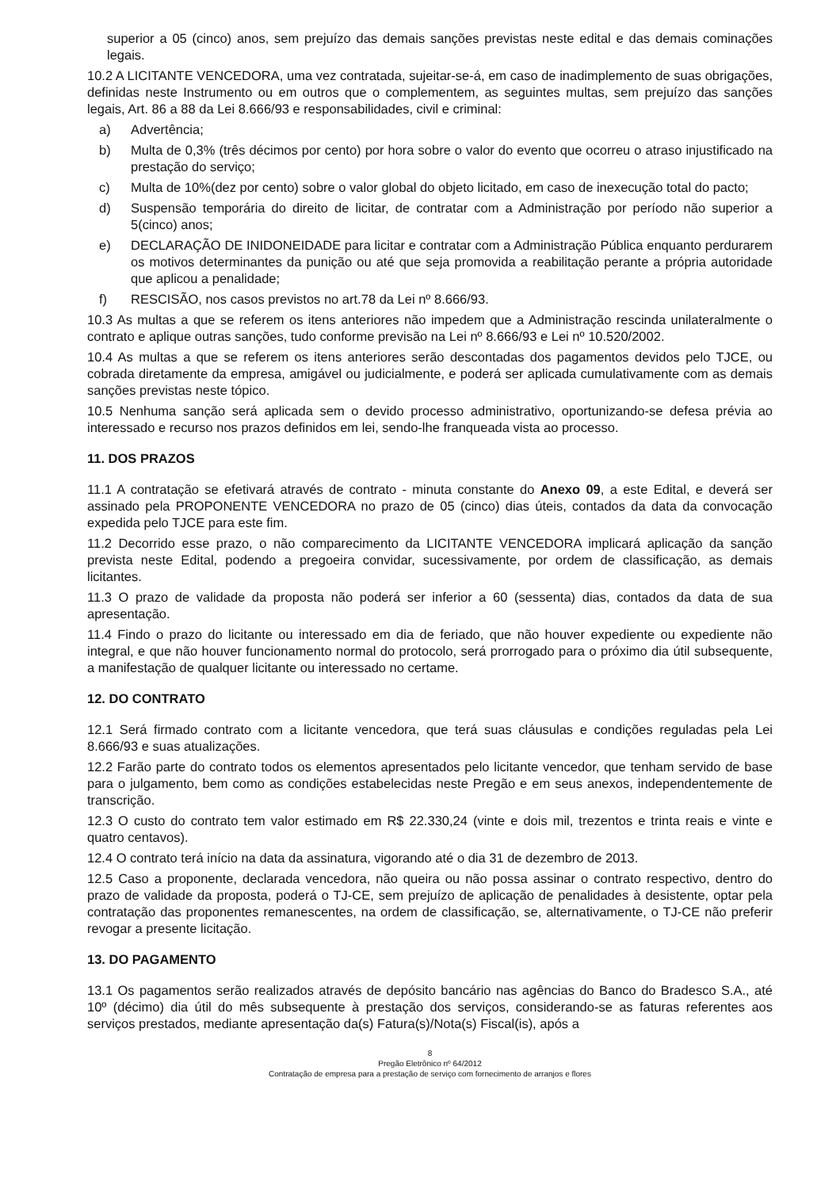superior a 05 (cinco) anos, sem prejuízo das demais sanções previstas neste edital e das demais cominações legais.
10.2 A LICITANTE VENCEDORA, uma vez contratada, sujeitar-se-á, em caso de inadimplemento de suas obrigações, definidas neste Instrumento ou em outros que o complementem, as seguintes multas, sem prejuízo das sanções legais, Art. 86 a 88 da Lei 8.666/93 e responsabilidades, civil e criminal:
a) Advertência;
b) Multa de 0,3% (três décimos por cento) por hora sobre o valor do evento que ocorreu o atraso injustificado na prestação do serviço;
c) Multa de 10%(dez por cento) sobre o valor global do objeto licitado, em caso de inexecução total do pacto;
d) Suspensão temporária do direito de licitar, de contratar com a Administração por período não superior a 5(cinco) anos;
e) DECLARAÇÃO DE INIDONEIDADE para licitar e contratar com a Administração Pública enquanto perdurarem os motivos determinantes da punição ou até que seja promovida a reabilitação perante a própria autoridade que aplicou a penalidade;
f) RESCISÃO, nos casos previstos no art.78 da Lei nº 8.666/93.
10.3 As multas a que se referem os itens anteriores não impedem que a Administração rescinda unilateralmente o contrato e aplique outras sanções, tudo conforme previsão na Lei nº 8.666/93 e Lei nº 10.520/2002.
10.4 As multas a que se referem os itens anteriores serão descontadas dos pagamentos devidos pelo TJCE, ou cobrada diretamente da empresa, amigável ou judicialmente, e poderá ser aplicada cumulativamente com as demais sanções previstas neste tópico.
10.5 Nenhuma sanção será aplicada sem o devido processo administrativo, oportunizando-se defesa prévia ao interessado e recurso nos prazos definidos em lei, sendo-lhe franqueada vista ao processo.
11. DOS PRAZOS
11.1 A contratação se efetivará através de contrato - minuta constante do Anexo 09, a este Edital, e deverá ser assinado pela PROPONENTE VENCEDORA no prazo de 05 (cinco) dias úteis, contados da data da convocação expedida pelo TJCE para este fim.
11.2 Decorrido esse prazo, o não comparecimento da LICITANTE VENCEDORA implicará aplicação da sanção prevista neste Edital, podendo a pregoeira convidar, sucessivamente, por ordem de classificação, as demais licitantes.
11.3 O prazo de validade da proposta não poderá ser inferior a 60 (sessenta) dias, contados da data de sua apresentação.
11.4 Findo o prazo do licitante ou interessado em dia de feriado, que não houver expediente ou expediente não integral, e que não houver funcionamento normal do protocolo, será prorrogado para o próximo dia útil subsequente, a manifestação de qualquer licitante ou interessado no certame.
12. DO CONTRATO
12.1 Será firmado contrato com a licitante vencedora, que terá suas cláusulas e condições reguladas pela Lei 8.666/93 e suas atualizações.
12.2 Farão parte do contrato todos os elementos apresentados pelo licitante vencedor, que tenham servido de base para o julgamento, bem como as condições estabelecidas neste Pregão e em seus anexos, independentemente de transcrição.
12.3 O custo do contrato tem valor estimado em R$ 22.330,24 (vinte e dois mil, trezentos e trinta reais e vinte e quatro centavos).
12.4 O contrato terá início na data da assinatura, vigorando até o dia 31 de dezembro de 2013.
12.5 Caso a proponente, declarada vencedora, não queira ou não possa assinar o contrato respectivo, dentro do prazo de validade da proposta, poderá o TJ-CE, sem prejuízo de aplicação de penalidades à desistente, optar pela contratação das proponentes remanescentes, na ordem de classificação, se, alternativamente, o TJ-CE não preferir revogar a presente licitação.
13. DO PAGAMENTO
13.1 Os pagamentos serão realizados através de depósito bancário nas agências do Banco do Bradesco S.A., até 10º (décimo) dia útil do mês subsequente à prestação dos serviços, considerando-se as faturas referentes aos serviços prestados, mediante apresentação da(s) Fatura(s)/Nota(s) Fiscal(is), após a
8
Pregão Eletrônico nº 64/2012
Contratação de empresa para a prestação de serviço com fornecimento de arranjos e flores